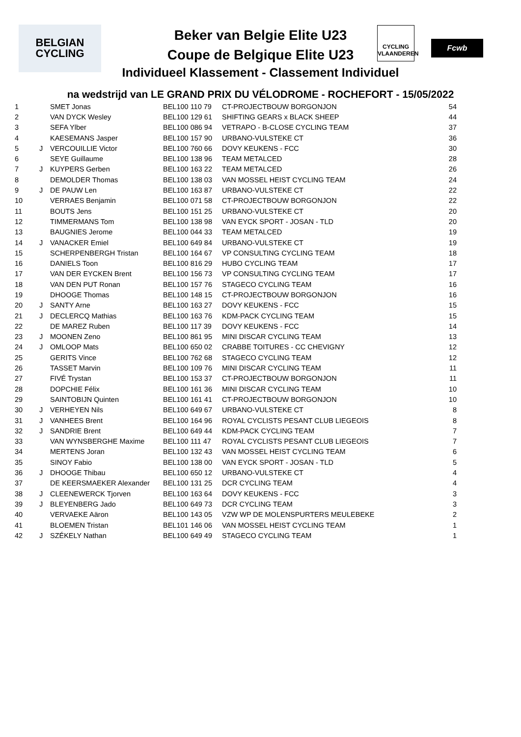BELGIAN
CYCLING
CYCLING
VLAANDEREN
Fcwb
Beker van Belgie Elite U23
Coupe de Belgique Elite U23
Individueel Klassement - Classement Individuel
na wedstrijd van LE GRAND PRIX DU VÉLODROME - ROCHEFORT - 15/05/2022
| 1 | | SMET Jonas | BEL100 110 79 | CT-PROJECTBOUW BORGONJON | 54 |
| 2 | | VAN DYCK Wesley | BEL100 129 61 | SHIFTING GEARS x BLACK SHEEP | 44 |
| 3 | | SEFA Ylber | BEL100 086 94 | VETRAPO - B-CLOSE CYCLING TEAM | 37 |
| 4 | | KAESEMANS Jasper | BEL100 157 90 | URBANO-VULSTEKE CT | 36 |
| 5 | J | VERCOUILLIE Victor | BEL100 760 66 | DOVY KEUKENS - FCC | 30 |
| 6 | | SEYE Guillaume | BEL100 138 96 | TEAM METALCED | 28 |
| 7 | J | KUYPERS Gerben | BEL100 163 22 | TEAM METALCED | 26 |
| 8 | | DEMOLDER Thomas | BEL100 138 03 | VAN MOSSEL HEIST CYCLING TEAM | 24 |
| 9 | J | DE PAUW Len | BEL100 163 87 | URBANO-VULSTEKE CT | 22 |
| 10 | | VERRAES Benjamin | BEL100 071 58 | CT-PROJECTBOUW BORGONJON | 22 |
| 11 | | BOUTS Jens | BEL100 151 25 | URBANO-VULSTEKE CT | 20 |
| 12 | | TIMMERMANS Tom | BEL100 138 98 | VAN EYCK SPORT - JOSAN - TLD | 20 |
| 13 | | BAUGNIES Jerome | BEL100 044 33 | TEAM METALCED | 19 |
| 14 | J | VANACKER Emiel | BEL100 649 84 | URBANO-VULSTEKE CT | 19 |
| 15 | | SCHERPENBERGH Tristan | BEL100 164 67 | VP CONSULTING CYCLING TEAM | 18 |
| 16 | | DANIELS Toon | BEL100 816 29 | HUBO CYCLING TEAM | 17 |
| 17 | | VAN DER EYCKEN Brent | BEL100 156 73 | VP CONSULTING CYCLING TEAM | 17 |
| 18 | | VAN DEN PUT Ronan | BEL100 157 76 | STAGECO CYCLING TEAM | 16 |
| 19 | | DHOOGE Thomas | BEL100 148 15 | CT-PROJECTBOUW BORGONJON | 16 |
| 20 | J | SANTY Arne | BEL100 163 27 | DOVY KEUKENS - FCC | 15 |
| 21 | J | DECLERCQ Mathias | BEL100 163 76 | KDM-PACK CYCLING TEAM | 15 |
| 22 | | DE MAREZ Ruben | BEL100 117 39 | DOVY KEUKENS - FCC | 14 |
| 23 | J | MOONEN Zeno | BEL100 861 95 | MINI DISCAR CYCLING TEAM | 13 |
| 24 | J | OMLOOP Mats | BEL100 650 02 | CRABBE TOITURES - CC CHEVIGNY | 12 |
| 25 | | GERITS Vince | BEL100 762 68 | STAGECO CYCLING TEAM | 12 |
| 26 | | TASSET Marvin | BEL100 109 76 | MINI DISCAR CYCLING TEAM | 11 |
| 27 | | FIVÉ Trystan | BEL100 153 37 | CT-PROJECTBOUW BORGONJON | 11 |
| 28 | | DOPCHIE Félix | BEL100 161 36 | MINI DISCAR CYCLING TEAM | 10 |
| 29 | | SAINTOBIJN Quinten | BEL100 161 41 | CT-PROJECTBOUW BORGONJON | 10 |
| 30 | J | VERHEYEN Nils | BEL100 649 67 | URBANO-VULSTEKE CT | 8 |
| 31 | J | VANHEES Brent | BEL100 164 96 | ROYAL CYCLISTS PESANT CLUB LIEGEOIS | 8 |
| 32 | J | SANDRIE Brent | BEL100 649 44 | KDM-PACK CYCLING TEAM | 7 |
| 33 | | VAN WYNSBERGHE Maxime | BEL100 111 47 | ROYAL CYCLISTS PESANT CLUB LIEGEOIS | 7 |
| 34 | | MERTENS Joran | BEL100 132 43 | VAN MOSSEL HEIST CYCLING TEAM | 6 |
| 35 | | SINOY Fabio | BEL100 138 00 | VAN EYCK SPORT - JOSAN - TLD | 5 |
| 36 | J | DHOOGE Thibau | BEL100 650 12 | URBANO-VULSTEKE CT | 4 |
| 37 | | DE KEERSMAEKER Alexander | BEL100 131 25 | DCR CYCLING TEAM | 4 |
| 38 | J | CLEENEWERCK Tjorven | BEL100 163 64 | DOVY KEUKENS - FCC | 3 |
| 39 | J | BLEYENBERG Jado | BEL100 649 73 | DCR CYCLING TEAM | 3 |
| 40 | | VERVAEKE Aäron | BEL100 143 05 | VZW WP DE MOLENSPURTERS MEULEBEKE | 2 |
| 41 | | BLOEMEN Tristan | BEL101 146 06 | VAN MOSSEL HEIST CYCLING TEAM | 1 |
| 42 | J | SZÉKELY Nathan | BEL100 649 49 | STAGECO CYCLING TEAM | 1 |